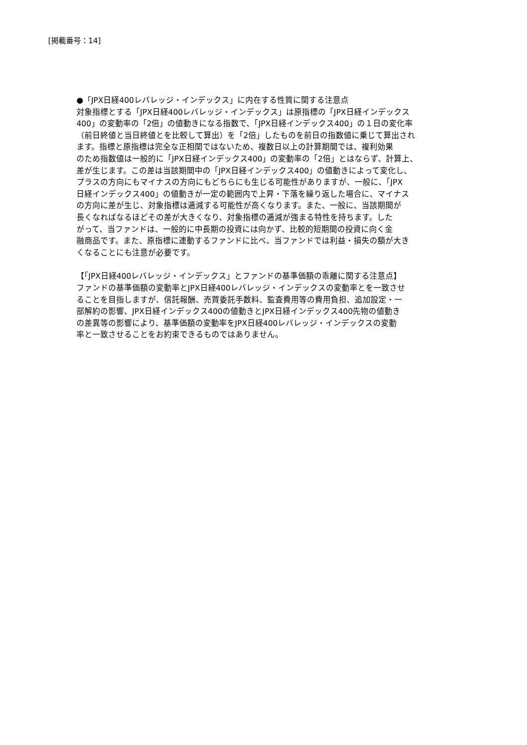[掲載番号：14]
●「JPX日経400レバレッジ・インデックス」に内在する性質に関する注意点
対象指標とする「JPX日経400レバレッジ・インデックス」は原指標の「JPX日経インデックス
400」の変動率の「2倍」の値動きになる指数で、「JPX日経インデックス400」の１日の変化率
（前日終値と当日終値とを比較して算出）を「2倍」したものを前日の指数値に乗じて算出され
ます。指標と原指標は完全な正相関ではないため、複数日以上の計算期間では、複利効果
のため指数値は一般的に「JPX日経インデックス400」の変動率の「2倍」とはならず、計算上、
差が生じます。この差は当該期間中の「JPX日経インデックス400」の値動きによって変化し、
プラスの方向にもマイナスの方向にもどちらにも生じる可能性がありますが、一般に、「JPX
日経インデックス400」の値動きが一定の範囲内で上昇・下落を繰り返した場合に、マイナス
の方向に差が生じ、対象指標は逓減する可能性が高くなります。また、一般に、当該期間が
長くなればなるほどその差が大きくなり、対象指標の逓減が強まる特性を持ちます。した
がって、当ファンドは、一般的に中長期の投資には向かず、比較的短期間の投資に向く金
融商品です。また、原指標に連動するファンドに比べ、当ファンドでは利益・損失の額が大き
くなることにも注意が必要です。
【「JPX日経400レバレッジ・インデックス」とファンドの基準価額の乖離に関する注意点】
ファンドの基準価額の変動率とJPX日経400レバレッジ・インデックスの変動率とを一致させ
ることを目指しますが、信託報酬、売買委託手数料、監査費用等の費用負担、追加設定・一
部解約の影響、JPX日経インデックス400の値動きとJPX日経インデックス400先物の値動き
の差異等の影響により、基準価額の変動率をJPX日経400レバレッジ・インデックスの変動
率と一致させることをお約束できるものではありません。